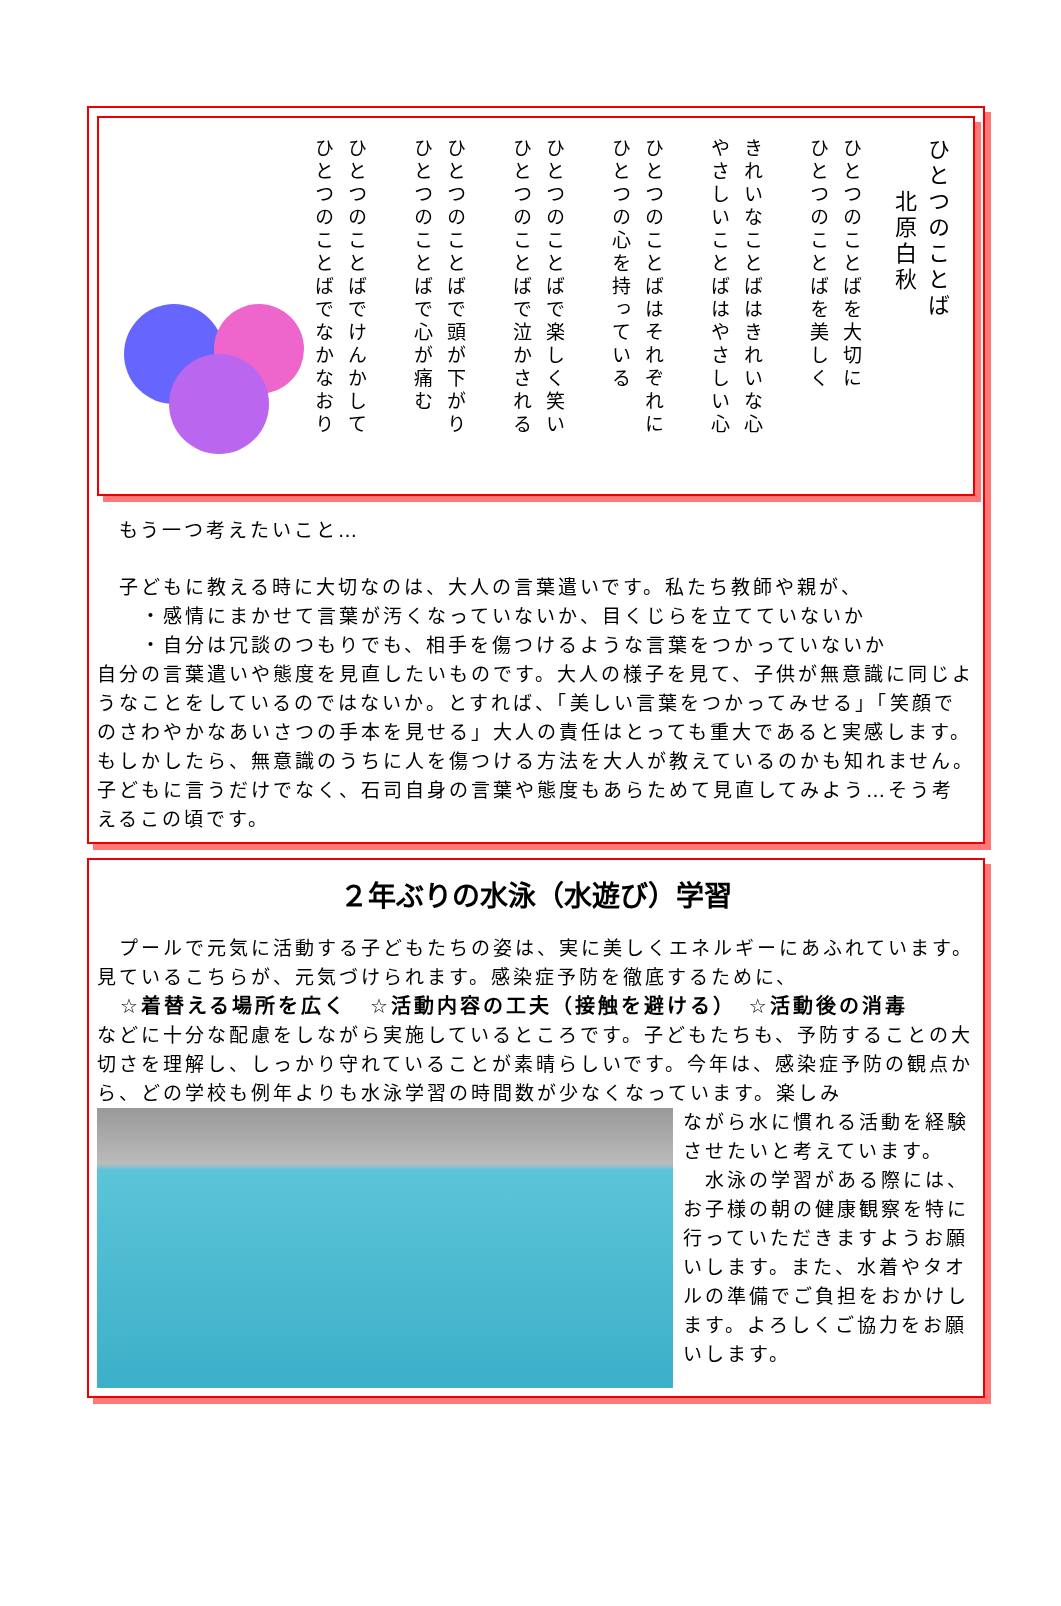ひとつのことばを大切に
ひとつのことばを美しく
きれいなことばはきれいな心
やさしいことばはやさしい心
ひとつのことばはそれぞれに
ひとつの心を持っている
ひとつのことばで楽しく笑い
ひとつのことばで泣かされる
ひとつのことばで頭が下がり
ひとつのことばで心が痛む
ひとつのことばでけんかして
ひとつのことばでなかなおり
ひとつのことば
　　北原白秋
　もう一つ考えたいこと…
　子どもに教える時に大切なのは、大人の言葉遣いです。私たち教師や親が、
　　・感情にまかせて言葉が汚くなっていないか、目くじらを立てていないか
　　・自分は冗談のつもりでも、相手を傷つけるような言葉をつかっていないか
自分の言葉遣いや態度を見直したいものです。大人の様子を見て、子供が無意識に同じようなことをしているのではないか。とすれば、「美しい言葉をつかってみせる」「笑顔でのさわやかなあいさつの手本を見せる」大人の責任はとっても重大であると実感します。もしかしたら、無意識のうちに人を傷つける方法を大人が教えているのかも知れません。子どもに言うだけでなく、石司自身の言葉や態度もあらためて見直してみよう…そう考えるこの頃です。
２年ぶりの水泳（水遊び）学習
　プールで元気に活動する子どもたちの姿は、実に美しくエネルギーにあふれています。見ているこちらが、元気づけられます。感染症予防を徹底するために、
　☆着替える場所を広く　☆活動内容の工夫（接触を避ける）　☆活動後の消毒
などに十分な配慮をしながら実施しているところです。子どもたちも、予防することの大切さを理解し、しっかり守れていることが素晴らしいです。今年は、感染症予防の観点から、どの学校も例年よりも水泳学習の時間数が少なくなっています。楽しみ
ながら水に慣れる活動を経験させたいと考えています。
　水泳の学習がある際には、お子様の朝の健康観察を特に行っていただきますようお願いします。また、水着やタオルの準備でご負担をおかけします。よろしくご協力をお願いします。